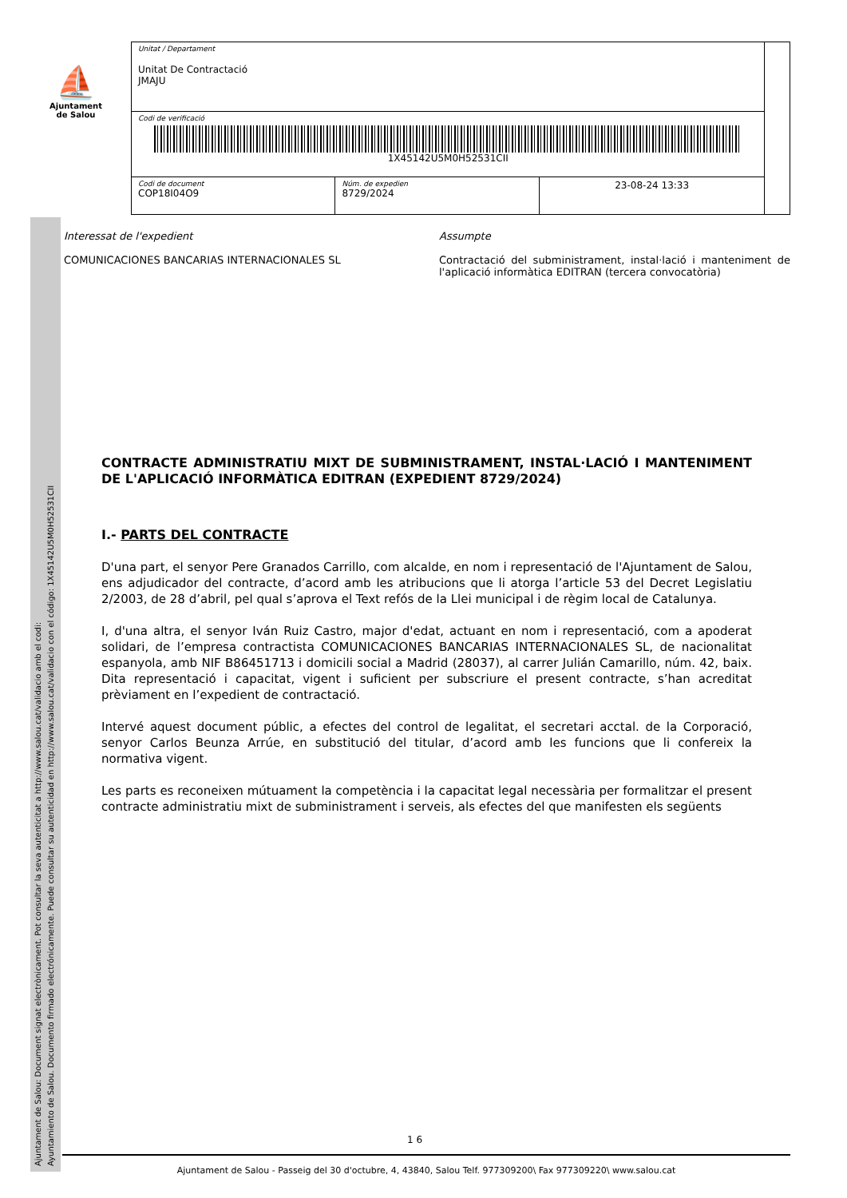Ajuntament de Salou: Document signat electrònicament. Pot consultar la seva autenticitat a http://www.salou.cat/validacio amb el codi:
Ayuntamiento de Salou. Documento firmado electrónicamente. Puede consultar su autenticidad en http://www.salou.cat/validacio con el código: 1X45142U5M0H52531CII
⛵
Ajuntament
de Salou
| Unitat / Departament Unitat De Contractació JMAJU | | | |
| Codi de verificació 1X45142U5M0H52531CII | | | |
| Codi de document COP18I04O9 | Núm. de expedien 8729/2024 | 23-08-24 13:33 | |
Interessat de l'expedient
COMUNICACIONES BANCARIAS INTERNACIONALES SL
Assumpte
Contractació del subministrament, instal·lació i manteniment de l'aplicació informàtica EDITRAN (tercera convocatòria)
CONTRACTE ADMINISTRATIU MIXT DE SUBMINISTRAMENT, INSTAL·LACIÓ I MANTENIMENT DE L'APLICACIÓ INFORMÀTICA EDITRAN (EXPEDIENT 8729/2024)
I.- PARTS DEL CONTRACTE
D'una part, el senyor Pere Granados Carrillo, com alcalde, en nom i representació de l'Ajuntament de Salou, ens adjudicador del contracte, d’acord amb les atribucions que li atorga l’article 53 del Decret Legislatiu 2/2003, de 28 d’abril, pel qual s’aprova el Text refós de la Llei municipal i de règim local de Catalunya.
I, d'una altra, el senyor Iván Ruiz Castro, major d'edat, actuant en nom i representació, com a apoderat solidari, de l’empresa contractista COMUNICACIONES BANCARIAS INTERNACIONALES SL, de nacionalitat espanyola, amb NIF B86451713 i domicili social a Madrid (28037), al carrer Julián Camarillo, núm. 42, baix. Dita representació i capacitat, vigent i suficient per subscriure el present contracte, s’han acreditat prèviament en l’expedient de contractació.
Intervé aquest document públic, a efectes del control de legalitat, el secretari acctal. de la Corporació, senyor Carlos Beunza Arrúe, en substitució del titular, d’acord amb les funcions que li confereix la normativa vigent.
Les parts es reconeixen mútuament la competència i la capacitat legal necessària per formalitzar el present contracte administratiu mixt de subministrament i serveis, als efectes del que manifesten els següents
1 6
Ajuntament de Salou - Passeig del 30 d'octubre, 4, 43840, Salou Telf. 977309200\ Fax 977309220\ www.salou.cat